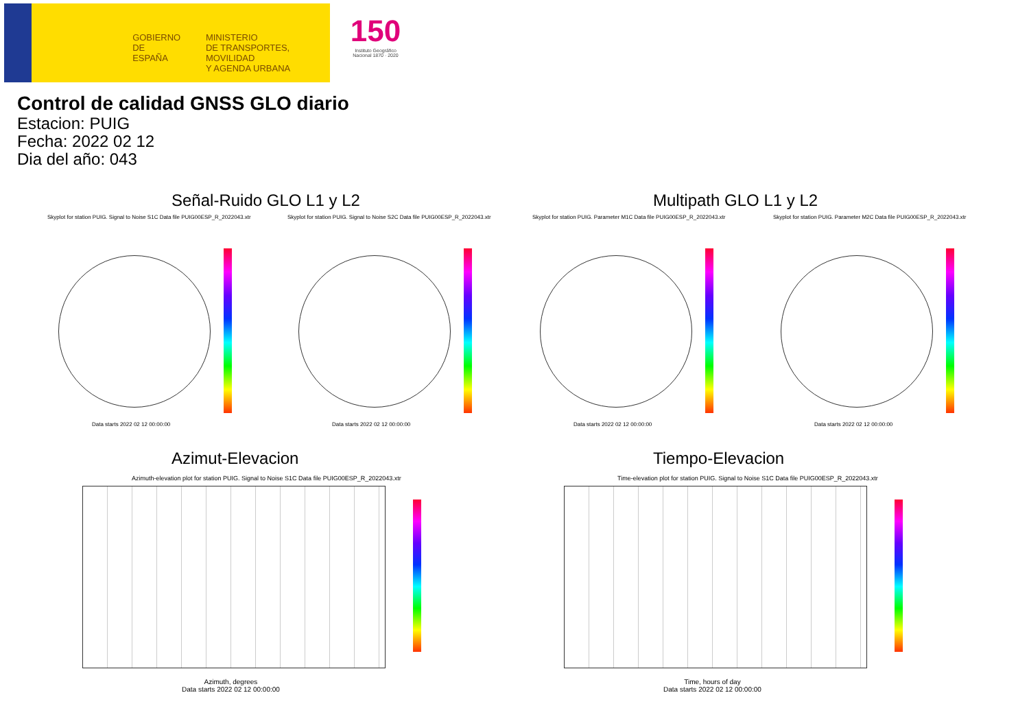GOBIERNO
DE ESPAÑA
MINISTERIO
DE TRANSPORTES, MOVILIDAD
Y AGENDA URBANA
150
Instituto Geográfico Nacional 1870 · 2020
Control de calidad GNSS GLO diario
Estacion: PUIG
Fecha: 2022 02 12
Dia del año: 043
Señal-Ruido GLO L1 y L2 Multipath GLO L1 y L2
Skyplot for station PUIG. Signal to Noise S1C Data file PUIG00ESP_R_2022043.xtr
Skyplot for station PUIG. Signal to Noise S2C Data file PUIG00ESP_R_2022043.xtr
Skyplot for station PUIG. Parameter M1C Data file PUIG00ESP_R_2022043.xtr
Skyplot for station PUIG. Parameter M2C Data file PUIG00ESP_R_2022043.xtr
Data starts 2022 02 12 00:00:00
Data starts 2022 02 12 00:00:00
Data starts 2022 02 12 00:00:00
Data starts 2022 02 12 00:00:00
Azimut-Elevacion Tiempo-Elevacion
Azimuth-elevation plot for station PUIG. Signal to Noise S1C Data file PUIG00ESP_R_2022043.xtr
Time-elevation plot for station PUIG. Signal to Noise S1C Data file PUIG00ESP_R_2022043.xtr
Azimuth, degrees
Data starts 2022 02 12 00:00:00
Time, hours of day
Data starts 2022 02 12 00:00:00